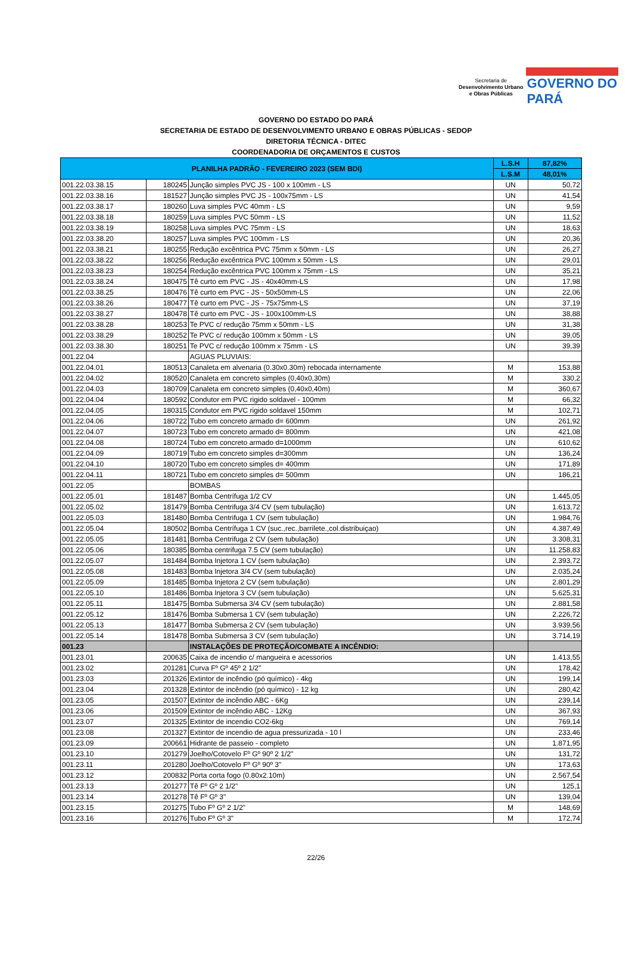Secretaria de
Desenvolvimento Urbano
e Obras Públicas
GOVERNO DO
PARÁ
GOVERNO DO ESTADO DO PARÁ
SECRETARIA DE ESTADO DE DESENVOLVIMENTO URBANO E OBRAS PÚBLICAS - SEDOP
DIRETORIA TÉCNICA - DITEC
COORDENADORIA DE ORÇAMENTOS E CUSTOS
| PLANILHA PADRÃO - FEVEREIRO 2023 (SEM BDI) | | | L.S.H | 87,82% |
| --- | --- | --- | --- | --- |
| | | | L.S.M | 48,01% |
| 001.22.03.38.15 | 180245 | Junção simples PVC JS - 100 x 100mm - LS | UN | 50,72 |
| 001.22.03.38.16 | 181527 | Junção simples PVC JS - 100x75mm - LS | UN | 41,54 |
| 001.22.03.38.17 | 180260 | Luva simples PVC 40mm - LS | UN | 9,59 |
| 001.22.03.38.18 | 180259 | Luva simples PVC 50mm - LS | UN | 11,52 |
| 001.22.03.38.19 | 180258 | Luva simples PVC 75mm - LS | UN | 18,63 |
| 001.22.03.38.20 | 180257 | Luva simples PVC 100mm - LS | UN | 20,36 |
| 001.22.03.38.21 | 180255 | Redução excêntrica PVC 75mm x 50mm - LS | UN | 26,27 |
| 001.22.03.38.22 | 180256 | Redução excêntrica PVC 100mm x 50mm - LS | UN | 29,01 |
| 001.22.03.38.23 | 180254 | Redução excêntrica PVC 100mm x 75mm - LS | UN | 35,21 |
| 001.22.03.38.24 | 180475 | Tê curto em PVC - JS - 40x40mm-LS | UN | 17,98 |
| 001.22.03.38.25 | 180476 | Tê curto em PVC - JS - 50x50mm-LS | UN | 22,06 |
| 001.22.03.38.26 | 180477 | Tê curto em PVC - JS - 75x75mm-LS | UN | 37,19 |
| 001.22.03.38.27 | 180478 | Tê curto em PVC - JS - 100x100mm-LS | UN | 38,88 |
| 001.22.03.38.28 | 180253 | Te PVC c/ redução 75mm x 50mm - LS | UN | 31,38 |
| 001.22.03.38.29 | 180252 | Te PVC c/ redução 100mm x 50mm - LS | UN | 39,05 |
| 001.22.03.38.30 | 180251 | Te PVC c/ redução 100mm x 75mm - LS | UN | 39,39 |
| 001.22.04 | | AGUAS PLUVIAIS: | | |
| 001.22.04.01 | 180513 | Canaleta em alvenaria (0.30x0.30m) rebocada internamente | M | 153,88 |
| 001.22.04.02 | 180520 | Canaleta em concreto simples (0,40x0,30m) | M | 330,2 |
| 001.22.04.03 | 180709 | Canaleta em concreto simples (0,40x0,40m) | M | 360,67 |
| 001.22.04.04 | 180592 | Condutor em PVC rigido soldavel - 100mm | M | 66,32 |
| 001.22.04.05 | 180315 | Condutor em PVC rigido soldavel 150mm | M | 102,71 |
| 001.22.04.06 | 180722 | Tubo em concreto armado d= 600mm | UN | 261,92 |
| 001.22.04.07 | 180723 | Tubo em concreto armado d= 800mm | UN | 421,08 |
| 001.22.04.08 | 180724 | Tubo em concreto armado d=1000mm | UN | 610,62 |
| 001.22.04.09 | 180719 | Tubo em concreto simples d=300mm | UN | 136,24 |
| 001.22.04.10 | 180720 | Tubo em concreto simples d= 400mm | UN | 171,89 |
| 001.22.04.11 | 180721 | Tubo em concreto simples d= 500mm | UN | 186,21 |
| 001.22.05 | | BOMBAS | | |
| 001.22.05.01 | 181487 | Bomba Centrífuga 1/2 CV | UN | 1.445,05 |
| 001.22.05.02 | 181479 | Bomba Centrifuga 3/4 CV (sem tubulação) | UN | 1.613,72 |
| 001.22.05.03 | 181480 | Bomba Centrifuga 1 CV (sem tubulação) | UN | 1.984,76 |
| 001.22.05.04 | 180502 | Bomba Centrífuga 1 CV (suc.,rec.,barrilete.,col.distribuiçao) | UN | 4.387,49 |
| 001.22.05.05 | 181481 | Bomba Centrifuga 2 CV (sem tubulação) | UN | 3.308,31 |
| 001.22.05.06 | 180385 | Bomba centrifuga 7.5 CV (sem tubulação) | UN | 11.258,83 |
| 001.22.05.07 | 181484 | Bomba Injetora 1 CV (sem tubulação) | UN | 2.393,72 |
| 001.22.05.08 | 181483 | Bomba Injetora 3/4 CV (sem tubulação) | UN | 2.035,24 |
| 001.22.05.09 | 181485 | Bomba Injetora 2 CV (sem tubulação) | UN | 2.801,29 |
| 001.22.05.10 | 181486 | Bomba Injetora 3 CV (sem tubulação) | UN | 5.625,31 |
| 001.22.05.11 | 181475 | Bomba Submersa 3/4 CV (sem tubulação) | UN | 2.881,58 |
| 001.22.05.12 | 181476 | Bomba Submersa 1 CV (sem tubulação) | UN | 2.226,72 |
| 001.22.05.13 | 181477 | Bomba Submersa 2 CV (sem tubulação) | UN | 3.939,56 |
| 001.22.05.14 | 181478 | Bomba Submersa 3 CV (sem tubulação) | UN | 3.714,19 |
| 001.23 | | INSTALAÇÕES DE PROTEÇÃO/COMBATE A INCÊNDIO: | | |
| 001.23.01 | 200635 | Caixa de incendio c/ mangueira e acessorios | UN | 1.413,55 |
| 001.23.02 | 201281 | Curva Fº Gº 45º 2 1/2" | UN | 178,42 |
| 001.23.03 | 201326 | Extintor de incêndio (pó químico) - 4kg | UN | 199,14 |
| 001.23.04 | 201328 | Extintor de incêndio (pó químico) - 12 kg | UN | 280,42 |
| 001.23.05 | 201507 | Extintor de incêndio ABC - 6Kg | UN | 239,14 |
| 001.23.06 | 201509 | Extintor de incêndio ABC - 12Kg | UN | 367,93 |
| 001.23.07 | 201325 | Extintor de incendio CO2-6kg | UN | 769,14 |
| 001.23.08 | 201327 | Extintor de incendio de agua pressurizada - 10 l | UN | 233,46 |
| 001.23.09 | 200661 | Hidrante de passeio - completo | UN | 1.871,95 |
| 001.23.10 | 201279 | Joelho/Cotovelo Fº Gº 90º 2 1/2" | UN | 131,72 |
| 001.23.11 | 201280 | Joelho/Cotovelo Fº Gº 90º 3" | UN | 173,63 |
| 001.23.12 | 200832 | Porta corta fogo (0.80x2.10m) | UN | 2.567,54 |
| 001.23.13 | 201277 | Tê Fº Gº 2 1/2" | UN | 125,1 |
| 001.23.14 | 201278 | Tê Fº Gº 3" | UN | 139,04 |
| 001.23.15 | 201275 | Tubo Fº Gº 2 1/2" | M | 148,69 |
| 001.23.16 | 201276 | Tubo Fº Gº 3" | M | 172,74 |
22/26